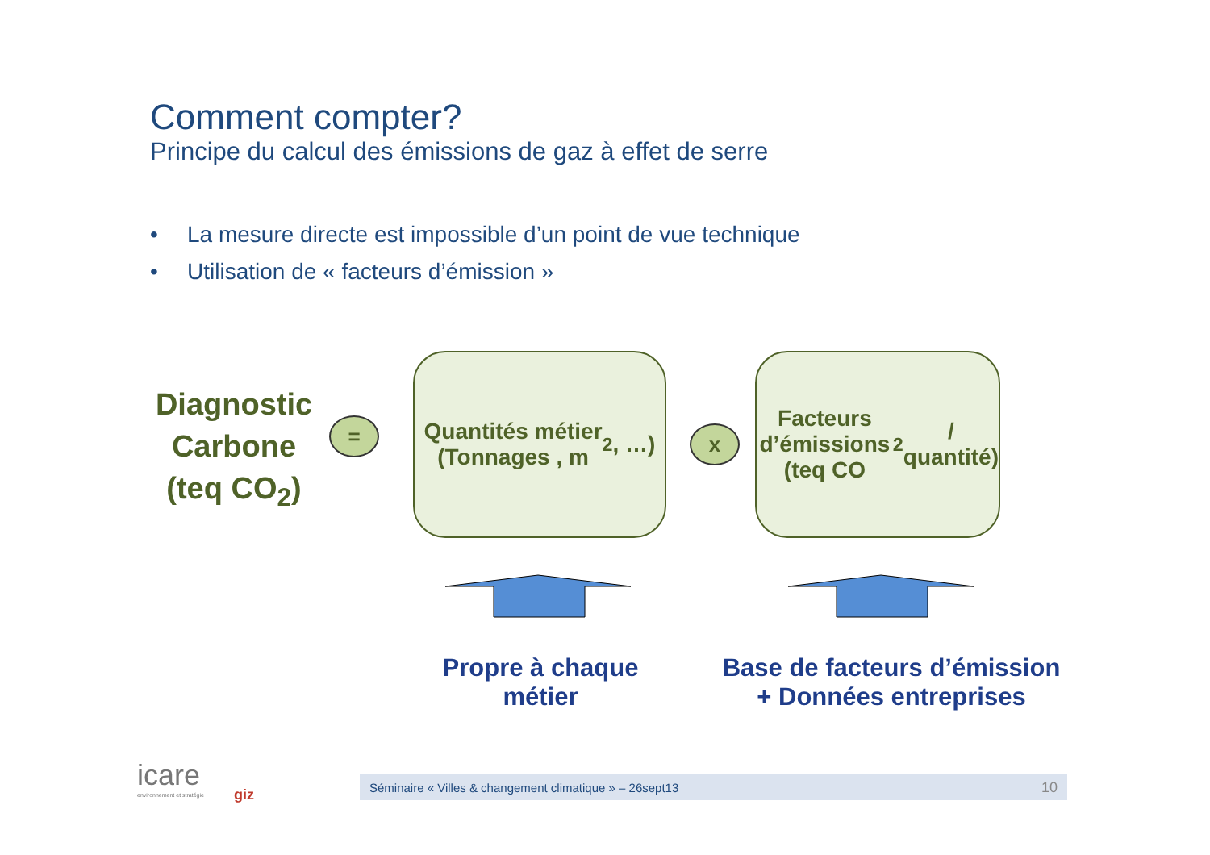Comment compter?
Principe du calcul des émissions de gaz à effet de serre
• La mesure directe est impossible d’un point de vue technique
• Utilisation de « facteurs d’émission »
Diagnostic Carbone (teq CO<sub>2</sub>)
=
Quantités métier
(Tonnages , m<sup>2</sup>, …)
x
Facteurs d’émissions
(teq CO<sub>2</sub> /
quantité)
Propre à chaque
métier
Base de facteurs d’émission
+ Données entreprises
icare
environnement et stratégie
giz
Séminaire « Villes & changement climatique » – 26sept13 10